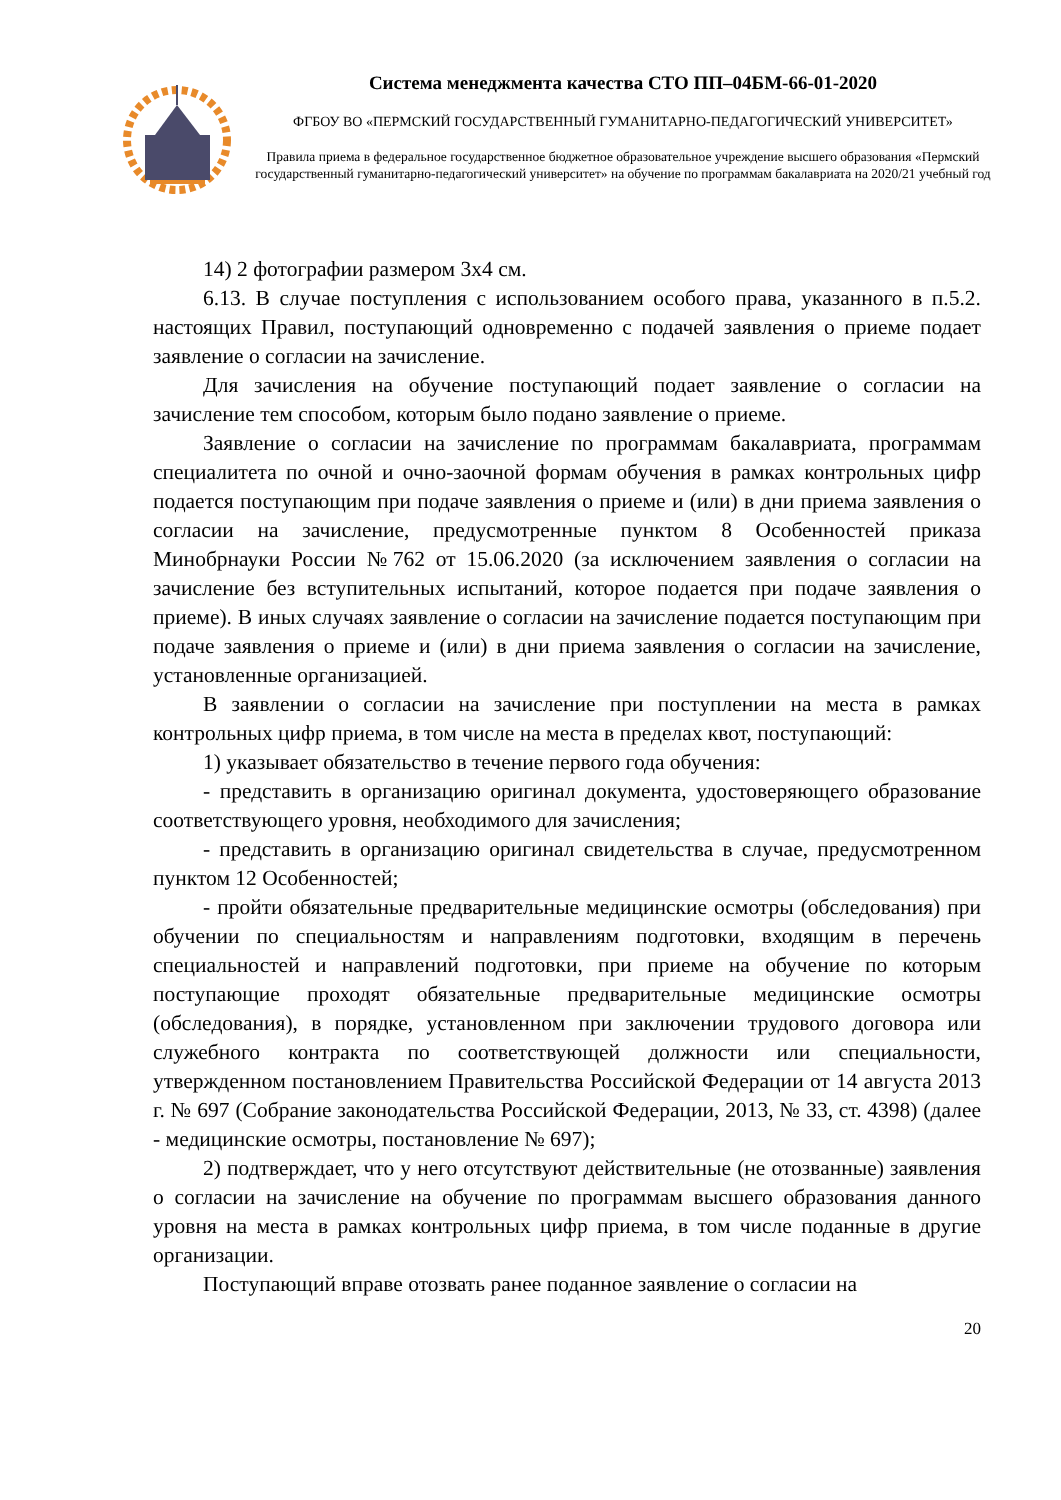Система менеджмента качества СТО ПП–04БМ-66-01-2020
ФГБОУ ВО «ПЕРМСКИЙ ГОСУДАРСТВЕННЫЙ ГУМАНИТАРНО-ПЕДАГОГИЧЕСКИЙ УНИВЕРСИТЕТ»
Правила приема в федеральное государственное бюджетное образовательное учреждение высшего образования «Пермский государственный гуманитарно-педагогический университет» на обучение по программам бакалавриата на 2020/21 учебный год
14) 2 фотографии размером 3х4 см.
6.13. В случае поступления с использованием особого права, указанного в п.5.2. настоящих Правил, поступающий одновременно с подачей заявления о приеме подает заявление о согласии на зачисление.
Для зачисления на обучение поступающий подает заявление о согласии на зачисление тем способом, которым было подано заявление о приеме.
Заявление о согласии на зачисление по программам бакалавриата, программам специалитета по очной и очно-заочной формам обучения в рамках контрольных цифр подается поступающим при подаче заявления о приеме и (или) в дни приема заявления о согласии на зачисление, предусмотренные пунктом 8 Особенностей приказа Минобрнауки России №762 от 15.06.2020 (за исключением заявления о согласии на зачисление без вступительных испытаний, которое подается при подаче заявления о приеме). В иных случаях заявление о согласии на зачисление подается поступающим при подаче заявления о приеме и (или) в дни приема заявления о согласии на зачисление, установленные организацией.
В заявлении о согласии на зачисление при поступлении на места в рамках контрольных цифр приема, в том числе на места в пределах квот, поступающий:
1) указывает обязательство в течение первого года обучения:
- представить в организацию оригинал документа, удостоверяющего образование соответствующего уровня, необходимого для зачисления;
- представить в организацию оригинал свидетельства в случае, предусмотренном пунктом 12 Особенностей;
- пройти обязательные предварительные медицинские осмотры (обследования) при обучении по специальностям и направлениям подготовки, входящим в перечень специальностей и направлений подготовки, при приеме на обучение по которым поступающие проходят обязательные предварительные медицинские осмотры (обследования), в порядке, установленном при заключении трудового договора или служебного контракта по соответствующей должности или специальности, утвержденном постановлением Правительства Российской Федерации от 14 августа 2013 г. № 697 (Собрание законодательства Российской Федерации, 2013, № 33, ст. 4398) (далее - медицинские осмотры, постановление № 697);
2) подтверждает, что у него отсутствуют действительные (не отозванные) заявления о согласии на зачисление на обучение по программам высшего образования данного уровня на места в рамках контрольных цифр приема, в том числе поданные в другие организации.
Поступающий вправе отозвать ранее поданное заявление о согласии на
20